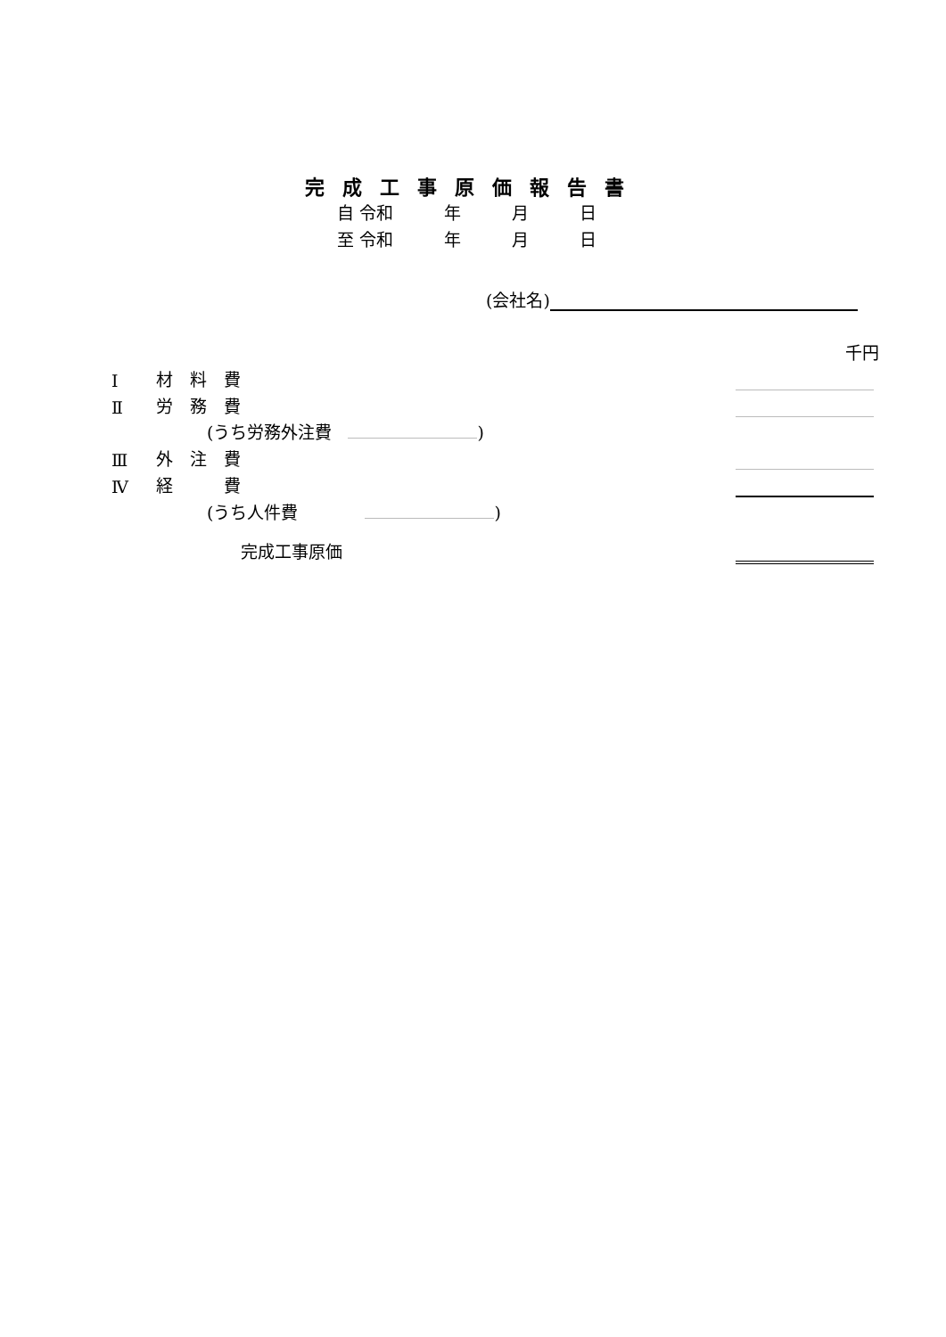完成工事原価報告書
自 令和　　　年　　　月　　　日
至 令和　　　年　　　月　　　日
(会社名)
千円
| Ⅰ | 材 料 費 | | |
| Ⅱ | 労 務 費 | | |
| | (うち労務外注費 ) | | |
| Ⅲ | 外 注 費 | | |
| Ⅳ | 経 費 | | |
| | (うち人件費 ) | | |
| | 完成工事原価 | | |